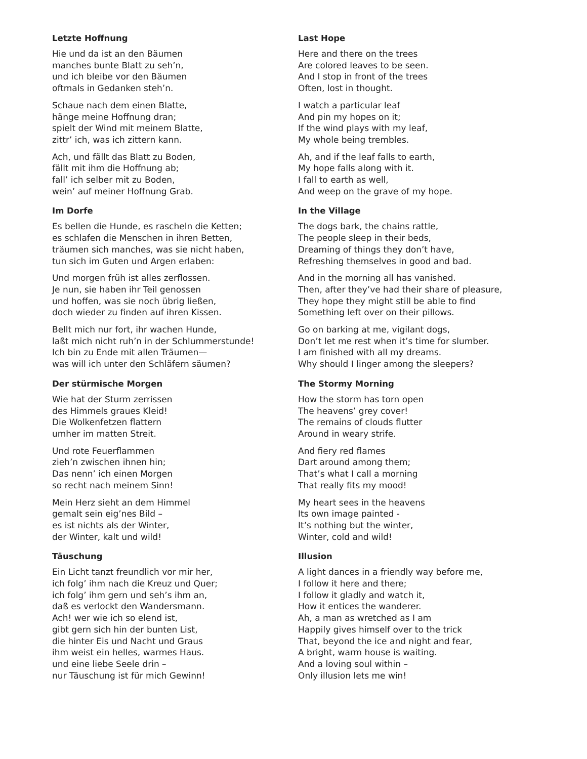Letzte Hoffnung
Hie und da ist an den Bäumen
manches bunte Blatt zu seh’n,
und ich bleibe vor den Bäumen
oftmals in Gedanken steh’n.
Schaue nach dem einen Blatte,
hänge meine Hoffnung dran;
spielt der Wind mit meinem Blatte,
zittr’ ich, was ich zittern kann.
Ach, und fällt das Blatt zu Boden,
fällt mit ihm die Hoffnung ab;
fall’ ich selber mit zu Boden,
wein’ auf meiner Hoffnung Grab.
Last Hope
Here and there on the trees
Are colored leaves to be seen.
And I stop in front of the trees
Often, lost in thought.
I watch a particular leaf
And pin my hopes on it;
If the wind plays with my leaf,
My whole being trembles.
Ah, and if the leaf falls to earth,
My hope falls along with it.
I fall to earth as well,
And weep on the grave of my hope.
Im Dorfe
Es bellen die Hunde, es rascheln die Ketten;
es schlafen die Menschen in ihren Betten,
träumen sich manches, was sie nicht haben,
tun sich im Guten und Argen erlaben:
Und morgen früh ist alles zerflossen.
Je nun, sie haben ihr Teil genossen
und hoffen, was sie noch übrig ließen,
doch wieder zu finden auf ihren Kissen.
Bellt mich nur fort, ihr wachen Hunde,
laßt mich nicht ruh’n in der Schlummerstunde!
Ich bin zu Ende mit allen Träumen—
was will ich unter den Schläfern säumen?
In the Village
The dogs bark, the chains rattle,
The people sleep in their beds,
Dreaming of things they don’t have,
Refreshing themselves in good and bad.
And in the morning all has vanished.
Then, after they’ve had their share of pleasure,
They hope they might still be able to find
Something left over on their pillows.
Go on barking at me, vigilant dogs,
Don’t let me rest when it’s time for slumber.
I am finished with all my dreams.
Why should I linger among the sleepers?
Der stürmische Morgen
Wie hat der Sturm zerrissen
des Himmels graues Kleid!
Die Wolkenfetzen flattern
umher im matten Streit.
Und rote Feuerflammen
zieh’n zwischen ihnen hin;
Das nenn’ ich einen Morgen
so recht nach meinem Sinn!
Mein Herz sieht an dem Himmel
gemalt sein eig’nes Bild –
es ist nichts als der Winter,
der Winter, kalt und wild!
The Stormy Morning
How the storm has torn open
The heavens’ grey cover!
The remains of clouds flutter
Around in weary strife.
And fiery red flames
Dart around among them;
That’s what I call a morning
That really fits my mood!
My heart sees in the heavens
Its own image painted -
It’s nothing but the winter,
Winter, cold and wild!
Täuschung
Ein Licht tanzt freundlich vor mir her,
ich folg’ ihm nach die Kreuz und Quer;
ich folg’ ihm gern und seh’s ihm an,
daß es verlockt den Wandersmann.
Ach! wer wie ich so elend ist,
gibt gern sich hin der bunten List,
die hinter Eis und Nacht und Graus
ihm weist ein helles, warmes Haus.
und eine liebe Seele drin –
nur Täuschung ist für mich Gewinn!
Illusion
A light dances in a friendly way before me,
I follow it here and there;
I follow it gladly and watch it,
How it entices the wanderer.
Ah, a man as wretched as I am
Happily gives himself over to the trick
That, beyond the ice and night and fear,
A bright, warm house is waiting.
And a loving soul within –
Only illusion lets me win!